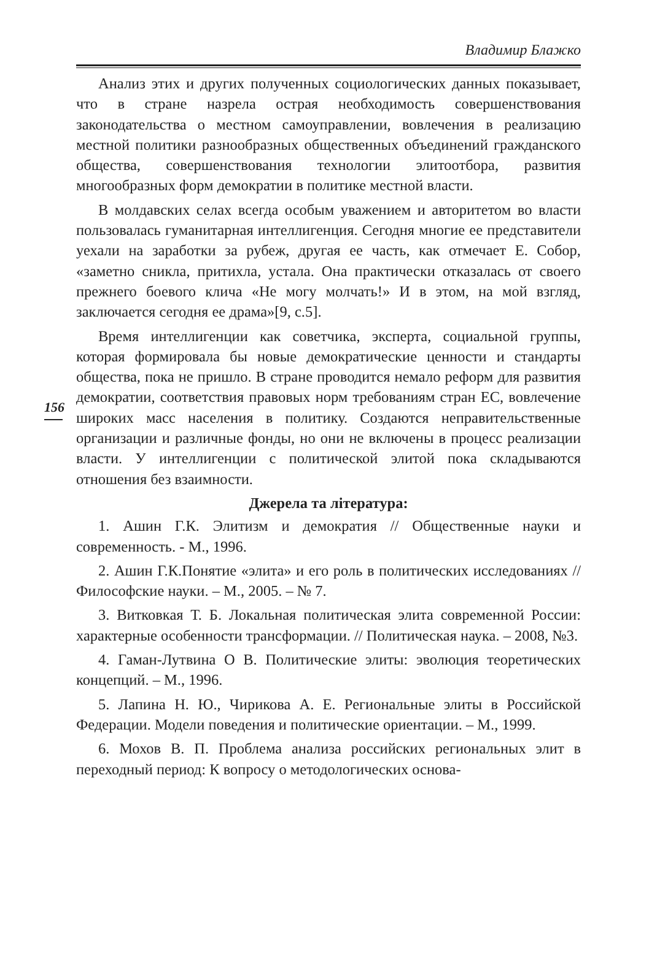Владимир Блажко
156
Анализ этих и других полученных социологических данных показывает, что в стране назрела острая необходимость совершенствования законодательства о местном самоуправлении, вовлечения в реализацию местной политики разнообразных общественных объединений гражданского общества, совершенствования технологии элитоотбора, развития многообразных форм демократии в политике местной власти.
В молдавских селах всегда особым уважением и авторитетом во власти пользовалась гуманитарная интеллигенция. Сегодня многие ее представители уехали на заработки за рубеж, другая ее часть, как отмечает Е. Собор, «заметно сникла, притихла, устала. Она практически отказалась от своего прежнего боевого клича «Не могу молчать!» И в этом, на мой взгляд, заключается сегодня ее драма»[9, с.5].
Время интеллигенции как советчика, эксперта, социальной группы, которая формировала бы новые демократические ценности и стандарты общества, пока не пришло. В стране проводится немало реформ для развития демократии, соответствия правовых норм требованиям стран ЕС, вовлечение широких масс населения в политику. Создаются неправительственные организации и различные фонды, но они не включены в процесс реализации власти. У интеллигенции с политической элитой пока складываются отношения без взаимности.
Джерела та література:
1. Ашин Г.К. Элитизм и демократия // Общественные науки и современность. - М., 1996.
2. Ашин Г.К.Понятие «элита» и его роль в политических исследованиях // Философские науки. – М., 2005. – № 7.
3. Витковкая Т. Б. Локальная политическая элита современной России: характерные особенности трансформации. // Политическая наука. – 2008, №3.
4. Гаман-Лутвина О В. Политические элиты: эволюция теоретических концепций. – М., 1996.
5. Лапина Н. Ю., Чирикова А. Е. Региональные элиты в Российской Федерации. Модели поведения и политические ориентации. – М., 1999.
6. Мохов В. П. Проблема анализа российских региональных элит в переходный период: К вопросу о методологических основа-